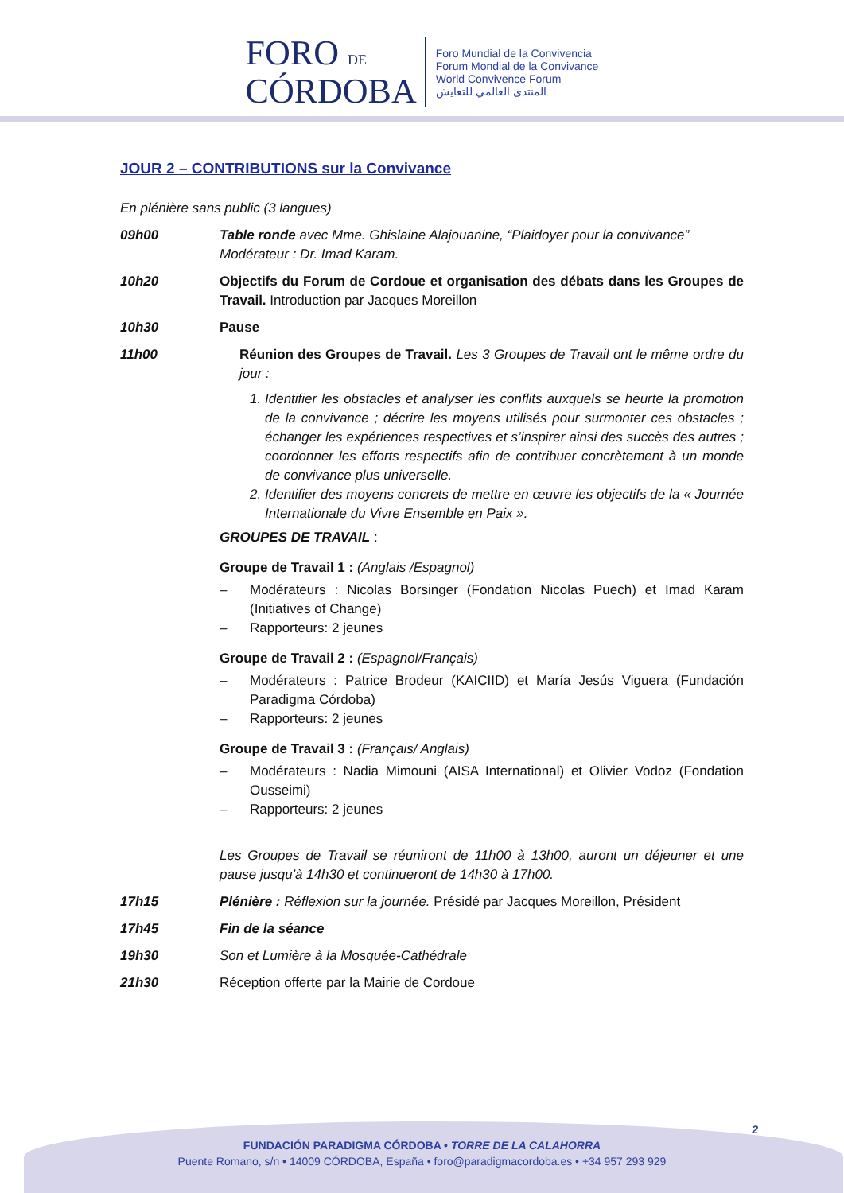FORO DE
CÓRDOBA
Foro Mundial de la Convivencia
Forum Mondial de la Convivance
World Convivence Forum
المنتدى العالمي للتعايش
JOUR 2 – CONTRIBUTIONS sur la Convivance
En plénière sans public (3 langues)
09h00 Table ronde avec Mme. Ghislaine Alajouanine, “Plaidoyer pour la convivance”
Modérateur : Dr. Imad Karam.
10h20 Objectifs du Forum de Cordoue et organisation des débats dans les Groupes de Travail. Introduction par Jacques Moreillon
10h30 Pause
11h00 Réunion des Groupes de Travail. Les 3 Groupes de Travail ont le même ordre du jour :
1. Identifier les obstacles et analyser les conflits auxquels se heurte la promotion de la convivance ; décrire les moyens utilisés pour surmonter ces obstacles ; échanger les expériences respectives et s’inspirer ainsi des succès des autres ; coordonner les efforts respectifs afin de contribuer concrètement à un monde de convivance plus universelle.
2. Identifier des moyens concrets de mettre en œuvre les objectifs de la « Journée Internationale du Vivre Ensemble en Paix ».
GROUPES DE TRAVAIL :
Groupe de Travail 1 : (Anglais /Espagnol)
– Modérateurs : Nicolas Borsinger (Fondation Nicolas Puech) et Imad Karam (Initiatives of Change)
– Rapporteurs: 2 jeunes
Groupe de Travail 2 : (Espagnol/Français)
– Modérateurs : Patrice Brodeur (KAICIID) et María Jesús Viguera (Fundación Paradigma Córdoba)
– Rapporteurs: 2 jeunes
Groupe de Travail 3 : (Français/ Anglais)
– Modérateurs : Nadia Mimouni (AISA International) et Olivier Vodoz (Fondation Ousseimi)
– Rapporteurs: 2 jeunes
Les Groupes de Travail se réuniront de 11h00 à 13h00, auront un déjeuner et une pause jusqu'à 14h30 et continueront de 14h30 à 17h00.
17h15 Plénière : Réflexion sur la journée. Présidé par Jacques Moreillon, Président
17h45 Fin de la séance
19h30 Son et Lumière à la Mosquée-Cathédrale
21h30 Réception offerte par la Mairie de Cordoue
2
FUNDACIÓN PARADIGMA CÓRDOBA • TORRE DE LA CALAHORRA
Puente Romano, s/n • 14009 CÓRDOBA, España • foro@paradigmacordoba.es • +34 957 293 929